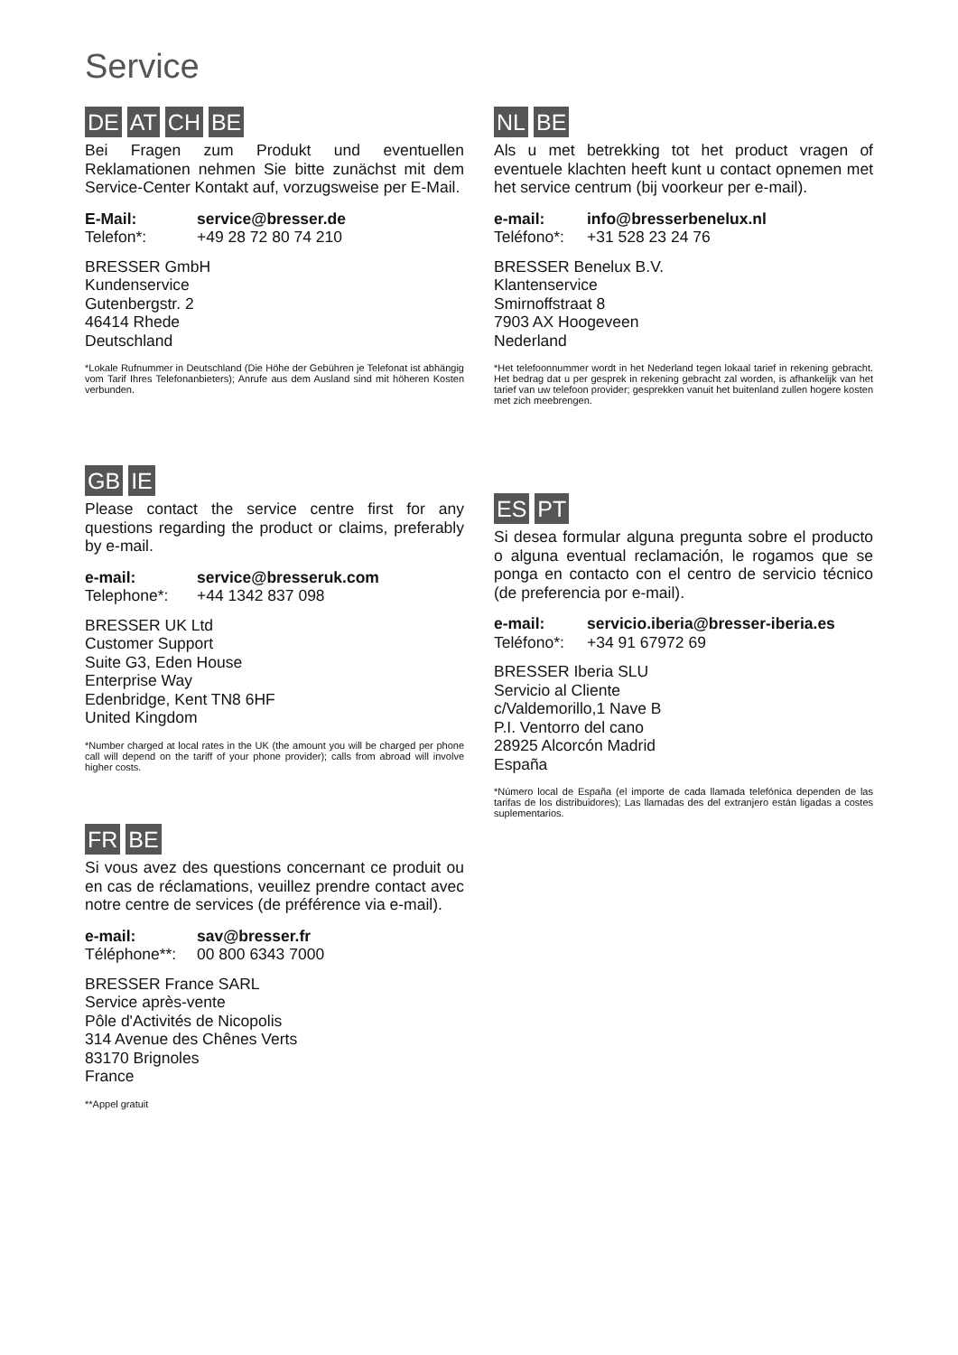Service
DE AT CH BE
Bei Fragen zum Produkt und eventuellen Reklamationen nehmen Sie bitte zunächst mit dem Service-Center Kontakt auf, vorzugsweise per E-Mail.
E-Mail: service@bresser.de
Telefon*: +49 28 72 80 74 210
BRESSER GmbH
Kundenservice
Gutenbergstr. 2
46414 Rhede
Deutschland
*Lokale Rufnummer in Deutschland (Die Höhe der Gebühren je Telefonat ist abhängig vom Tarif Ihres Telefonanbieters); Anrufe aus dem Ausland sind mit höheren Kosten verbunden.
GB IE
Please contact the service centre first for any questions regarding the product or claims, preferably by e-mail.
e-mail: service@bresseruk.com
Telephone*: +44 1342 837 098
BRESSER UK Ltd
Customer Support
Suite G3, Eden House
Enterprise Way
Edenbridge, Kent TN8 6HF
United Kingdom
*Number charged at local rates in the UK (the amount you will be charged per phone call will depend on the tariff of your phone provider); calls from abroad will involve higher costs.
FR BE
Si vous avez des questions concernant ce produit ou en cas de réclamations, veuillez prendre contact avec notre centre de services (de préférence via e-mail).
e-mail: sav@bresser.fr
Téléphone**: 00 800 6343 7000
BRESSER France SARL
Service après-vente
Pôle d'Activités de Nicopolis
314 Avenue des Chênes Verts
83170 Brignoles
France
**Appel gratuit
NL BE
Als u met betrekking tot het product vragen of eventuele klachten heeft kunt u contact opnemen met het service centrum (bij voorkeur per e-mail).
e-mail: info@bresserbenelux.nl
Teléfono*: +31 528 23 24 76
BRESSER Benelux B.V.
Klantenservice
Smirnoffstraat 8
7903 AX Hoogeveen
Nederland
*Het telefoonnummer wordt in het Nederland tegen lokaal tarief in rekening gebracht. Het bedrag dat u per gesprek in rekening gebracht zal worden, is afhankelijk van het tarief van uw telefoon provider; gesprekken vanuit het buitenland zullen hogere kosten met zich meebrengen.
ES PT
Si desea formular alguna pregunta sobre el producto o alguna eventual reclamación, le rogamos que se ponga en contacto con el centro de servicio técnico (de preferencia por e-mail).
e-mail: servicio.iberia@bresser-iberia.es
Teléfono*: +34 91 67972 69
BRESSER Iberia SLU
Servicio al Cliente
c/Valdemorillo,1 Nave B
P.I. Ventorro del cano
28925 Alcorcón Madrid
España
*Número local de España (el importe de cada llamada telefónica dependen de las tarifas de los distribuidores); Las llamadas des del extranjero están ligadas a costes suplementarios.